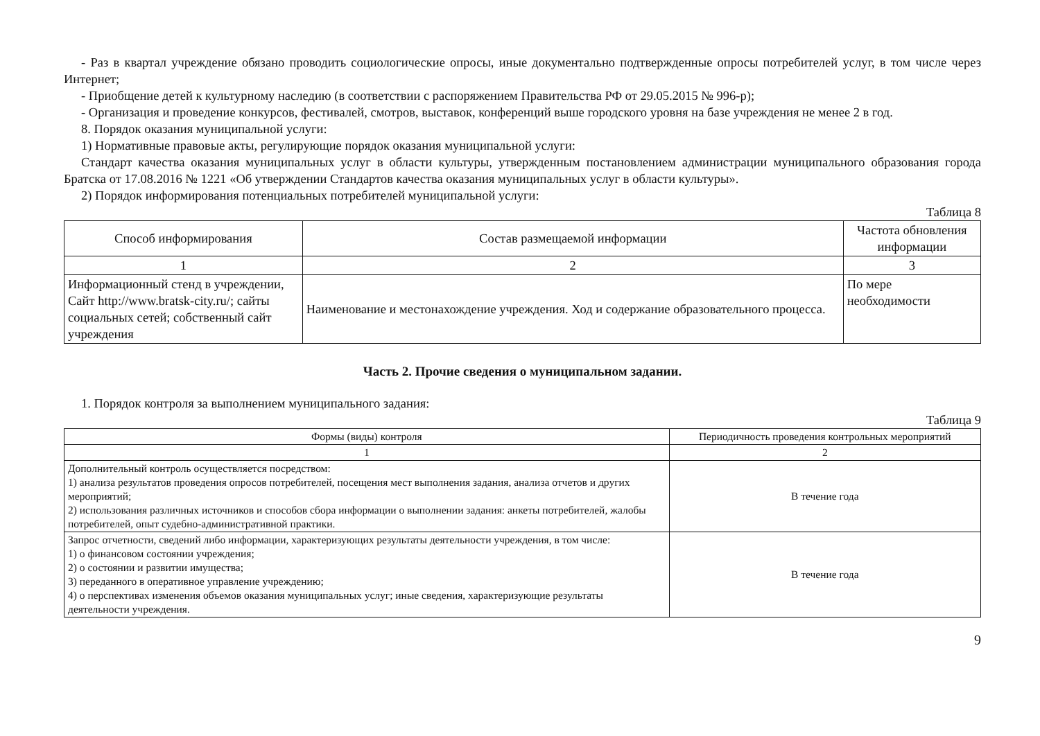- Раз в квартал учреждение обязано проводить социологические опросы, иные документально подтвержденные опросы потребителей услуг, в том числе через Интернет;
- Приобщение детей к культурному наследию (в соответствии с распоряжением Правительства РФ от 29.05.2015 № 996-р);
- Организация и проведение конкурсов, фестивалей, смотров, выставок, конференций выше городского уровня на базе учреждения не менее 2 в год.
8. Порядок оказания муниципальной услуги:
1) Нормативные правовые акты, регулирующие порядок оказания муниципальной услуги:
Стандарт качества оказания муниципальных услуг в области культуры, утвержденным постановлением администрации муниципального образования города Братска от 17.08.2016 № 1221 «Об утверждении Стандартов качества оказания муниципальных услуг в области культуры».
2) Порядок информирования потенциальных потребителей муниципальной услуги:
Таблица 8
| Способ информирования | Состав размещаемой информации | Частота обновления информации |
| --- | --- | --- |
| 1 | 2 | 3 |
| Информационный стенд в учреждении, Сайт http://www.bratsk-city.ru/; сайты социальных сетей; собственный сайт учреждения | Наименование и местонахождение учреждения. Ход и содержание образовательного процесса. | По мере необходимости |
Часть 2. Прочие сведения о муниципальном задании.
1. Порядок контроля за выполнением муниципального задания:
Таблица 9
| Формы (виды) контроля | Периодичность проведения контрольных мероприятий |
| --- | --- |
| 1 | 2 |
| Дополнительный контроль осуществляется посредством: 1) анализа результатов проведения опросов потребителей, посещения мест выполнения задания, анализа отчетов и других мероприятий; 2) использования различных источников и способов сбора информации о выполнении задания: анкеты потребителей, жалобы потребителей, опыт судебно-административной практики. | В течение года |
| Запрос отчетности, сведений либо информации, характеризующих результаты деятельности учреждения, в том числе: 1) о финансовом состоянии учреждения; 2) о состоянии и развитии имущества; 3) переданного в оперативное управление учреждению; 4) о перспективах изменения объемов оказания муниципальных услуг; иные сведения, характеризующие результаты деятельности учреждения. | В течение года |
9